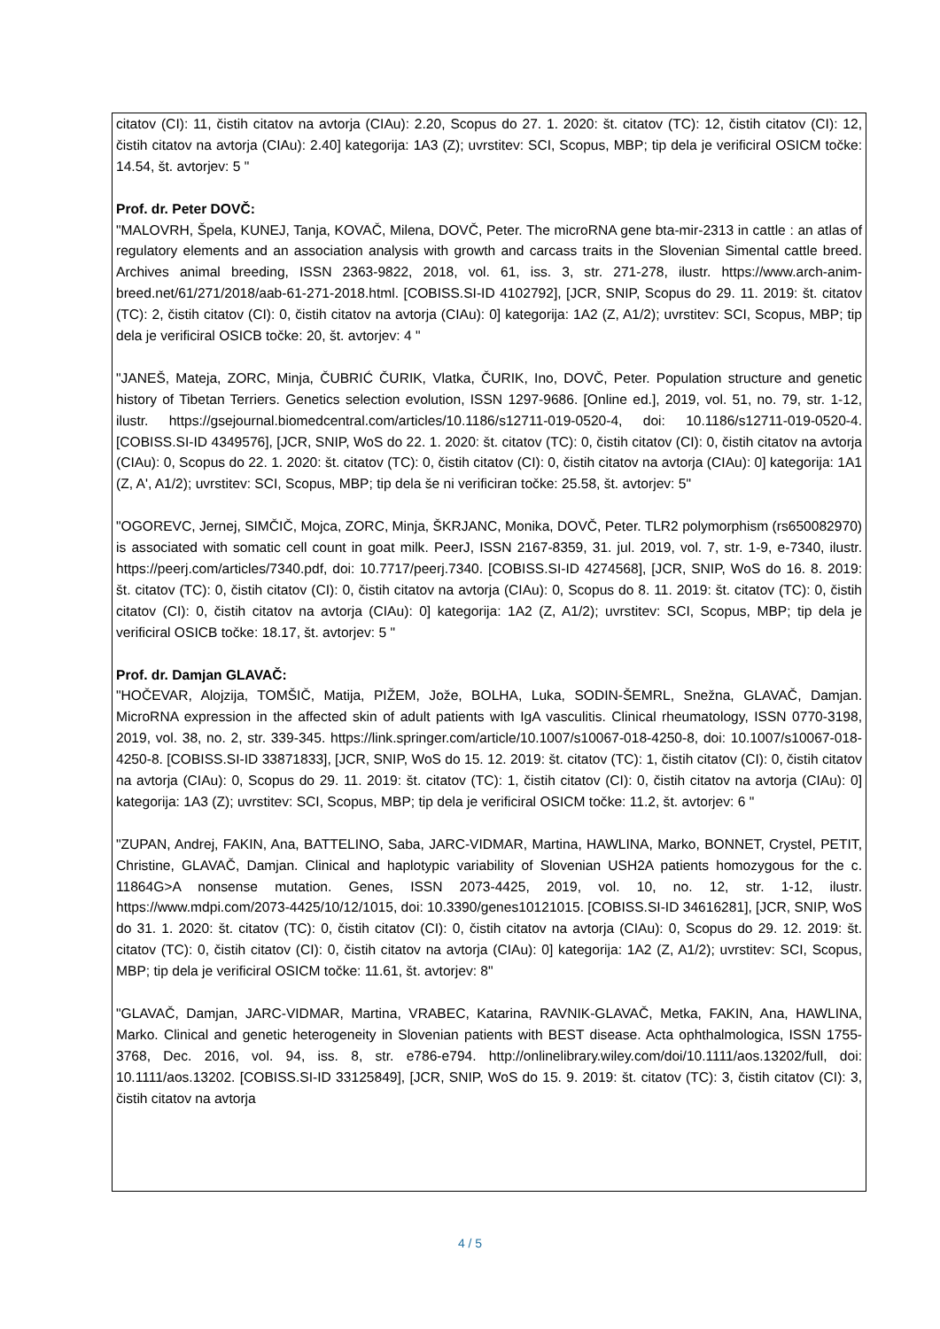citatov (CI): 11, čistih citatov na avtorja (CIAu): 2.20, Scopus do 27. 1. 2020: št. citatov (TC): 12, čistih citatov (CI): 12, čistih citatov na avtorja (CIAu): 2.40] kategorija: 1A3 (Z); uvrstitev: SCI, Scopus, MBP; tip dela je verificiral OSICM točke: 14.54, št. avtorjev: 5 "
Prof. dr. Peter DOVČ:
"MALOVRH, Špela, KUNEJ, Tanja, KOVAČ, Milena, DOVČ, Peter. The microRNA gene bta-mir-2313 in cattle : an atlas of regulatory elements and an association analysis with growth and carcass traits in the Slovenian Simental cattle breed. Archives animal breeding, ISSN 2363-9822, 2018, vol. 61, iss. 3, str. 271-278, ilustr. https://www.arch-anim-breed.net/61/271/2018/aab-61-271-2018.html. [COBISS.SI-ID 4102792], [JCR, SNIP, Scopus do 29. 11. 2019: št. citatov (TC): 2, čistih citatov (CI): 0, čistih citatov na avtorja (CIAu): 0] kategorija: 1A2 (Z, A1/2); uvrstitev: SCI, Scopus, MBP; tip dela je verificiral OSICB točke: 20, št. avtorjev: 4 "
"JANEŠ, Mateja, ZORC, Minja, ČUBRIĆ ČURIK, Vlatka, ČURIK, Ino, DOVČ, Peter. Population structure and genetic history of Tibetan Terriers. Genetics selection evolution, ISSN 1297-9686. [Online ed.], 2019, vol. 51, no. 79, str. 1-12, ilustr. https://gsejournal.biomedcentral.com/articles/10.1186/s12711-019-0520-4, doi: 10.1186/s12711-019-0520-4. [COBISS.SI-ID 4349576], [JCR, SNIP, WoS do 22. 1. 2020: št. citatov (TC): 0, čistih citatov (CI): 0, čistih citatov na avtorja (CIAu): 0, Scopus do 22. 1. 2020: št. citatov (TC): 0, čistih citatov (CI): 0, čistih citatov na avtorja (CIAu): 0] kategorija: 1A1 (Z, A', A1/2); uvrstitev: SCI, Scopus, MBP; tip dela še ni verificiran točke: 25.58, št. avtorjev: 5"
"OGOREVC, Jernej, SIMČIČ, Mojca, ZORC, Minja, ŠKRJANC, Monika, DOVČ, Peter. TLR2 polymorphism (rs650082970) is associated with somatic cell count in goat milk. PeerJ, ISSN 2167-8359, 31. jul. 2019, vol. 7, str. 1-9, e-7340, ilustr. https://peerj.com/articles/7340.pdf, doi: 10.7717/peerj.7340. [COBISS.SI-ID 4274568], [JCR, SNIP, WoS do 16. 8. 2019: št. citatov (TC): 0, čistih citatov (CI): 0, čistih citatov na avtorja (CIAu): 0, Scopus do 8. 11. 2019: št. citatov (TC): 0, čistih citatov (CI): 0, čistih citatov na avtorja (CIAu): 0] kategorija: 1A2 (Z, A1/2); uvrstitev: SCI, Scopus, MBP; tip dela je verificiral OSICB točke: 18.17, št. avtorjev: 5 "
Prof. dr. Damjan GLAVAČ:
"HOČEVAR, Alojzija, TOMŠIČ, Matija, PIŽEM, Jože, BOLHA, Luka, SODIN-ŠEMRL, Snežna, GLAVAČ, Damjan. MicroRNA expression in the affected skin of adult patients with IgA vasculitis. Clinical rheumatology, ISSN 0770-3198, 2019, vol. 38, no. 2, str. 339-345. https://link.springer.com/article/10.1007/s10067-018-4250-8, doi: 10.1007/s10067-018-4250-8. [COBISS.SI-ID 33871833], [JCR, SNIP, WoS do 15. 12. 2019: št. citatov (TC): 1, čistih citatov (CI): 0, čistih citatov na avtorja (CIAu): 0, Scopus do 29. 11. 2019: št. citatov (TC): 1, čistih citatov (CI): 0, čistih citatov na avtorja (CIAu): 0] kategorija: 1A3 (Z); uvrstitev: SCI, Scopus, MBP; tip dela je verificiral OSICM točke: 11.2, št. avtorjev: 6 "
"ZUPAN, Andrej, FAKIN, Ana, BATTELINO, Saba, JARC-VIDMAR, Martina, HAWLINA, Marko, BONNET, Crystel, PETIT, Christine, GLAVAČ, Damjan. Clinical and haplotypic variability of Slovenian USH2A patients homozygous for the c. 11864G>A nonsense mutation. Genes, ISSN 2073-4425, 2019, vol. 10, no. 12, str. 1-12, ilustr. https://www.mdpi.com/2073-4425/10/12/1015, doi: 10.3390/genes10121015. [COBISS.SI-ID 34616281], [JCR, SNIP, WoS do 31. 1. 2020: št. citatov (TC): 0, čistih citatov (CI): 0, čistih citatov na avtorja (CIAu): 0, Scopus do 29. 12. 2019: št. citatov (TC): 0, čistih citatov (CI): 0, čistih citatov na avtorja (CIAu): 0] kategorija: 1A2 (Z, A1/2); uvrstitev: SCI, Scopus, MBP; tip dela je verificiral OSICM točke: 11.61, št. avtorjev: 8"
"GLAVAČ, Damjan, JARC-VIDMAR, Martina, VRABEC, Katarina, RAVNIK-GLAVAČ, Metka, FAKIN, Ana, HAWLINA, Marko. Clinical and genetic heterogeneity in Slovenian patients with BEST disease. Acta ophthalmologica, ISSN 1755-3768, Dec. 2016, vol. 94, iss. 8, str. e786-e794. http://onlinelibrary.wiley.com/doi/10.1111/aos.13202/full, doi: 10.1111/aos.13202. [COBISS.SI-ID 33125849], [JCR, SNIP, WoS do 15. 9. 2019: št. citatov (TC): 3, čistih citatov (CI): 3, čistih citatov na avtorja
4 / 5